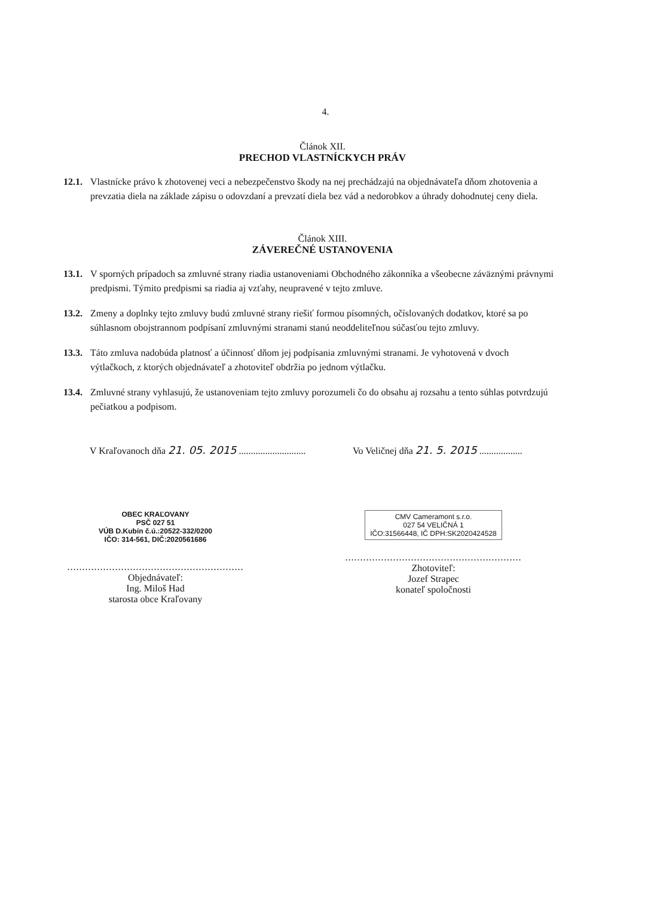4.
Článok XII.
PRECHOD VLASTNÍCKYCH PRÁV
12.1. Vlastnícke právo k zhotovenej veci a nebezpečenstvo škody na nej prechádzajú na objednávateľa dňom zhotovenia a prevzatia diela na základe zápisu o odovzdaní a prevzatí diela bez vád a nedorobkov a úhrady dohodnutej ceny diela.
Článok XIII.
ZÁVEREČNÉ USTANOVENIA
13.1. V sporných prípadoch sa zmluvné strany riadia ustanoveniami Obchodného zákonníka a všeobecne záväznými právnymi predpismi. Týmito predpismi sa riadia aj vzťahy, neupravené v tejto zmluve.
13.2. Zmeny a doplnky tejto zmluvy budú zmluvné strany riešiť formou písomných, očíslovaných dodatkov, ktoré sa po súhlasnom obojstrannom podpísaní zmluvnými stranami stanú neoddeliteľnou súčasťou tejto zmluvy.
13.3. Táto zmluva nadobúda platnosť a účinnosť dňom jej podpísania zmluvnými stranami. Je vyhotovená v dvoch výtlačkoch, z ktorých objednávateľ a zhotoviteľ obdržia po jednom výtlačku.
13.4. Zmluvné strany vyhlasujú, že ustanoveniam tejto zmluvy porozumeli čo do obsahu aj rozsahu a tento súhlas potvrdzujú pečiatkou a podpisom.
V Kraľovanoch dňa 21. 05. 2015 ............................
Vo Veličnej dňa 21. 5. 2015 ..................
OBEC KRAĽOVANY
PSČ 027 51
VÚB D.Kubín č.ú.:20522-332/0200
IČO: 314-561, DIČ:2020561686
...........................................................
Objednávateľ:
Ing. Miloš Had
starosta obce Kraľovany
CMV Cameramont s.r.o.
027 54 VELIČNÁ 1
IČO:31566448, IČ DPH:SK2020424528
...........................................................
Zhotoviteľ:
Jozef Strapec
konateľ spoločnosti